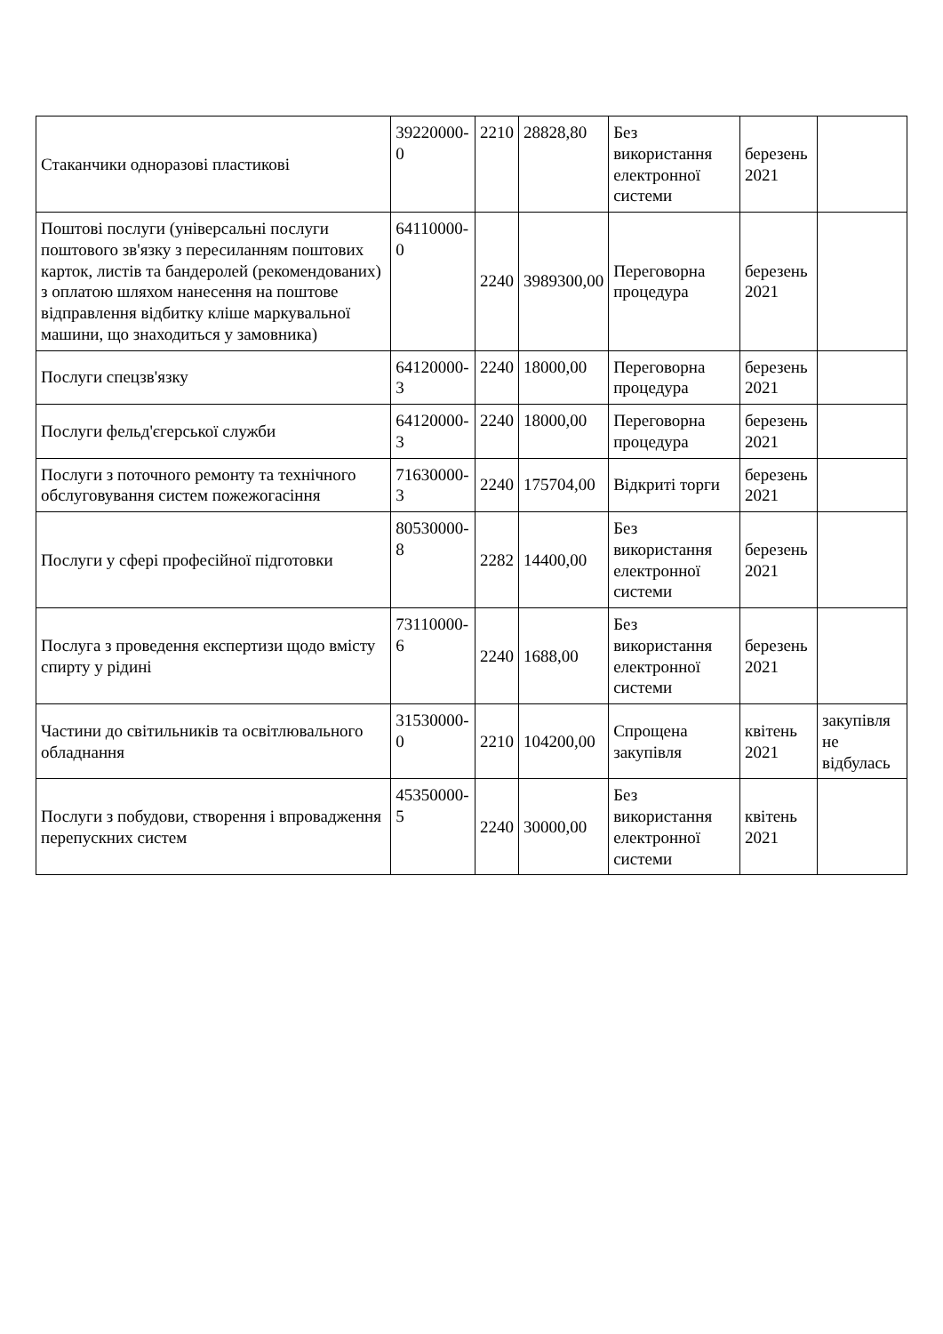| Стаканчики одноразові пластикові | 39220000-0 | 2210 | 28828,80 | Без використання електронної системи | березень 2021 | |
| Поштові послуги (універсальні послуги поштового зв'язку з пересиланням поштових карток, листів та бандеролей (рекомендованих) з оплатою шляхом нанесення на поштове відправлення відбитку кліше маркувальної машини, що знаходиться у замовника) | 64110000-0 | 2240 | 3989300,00 | Переговорна процедура | березень 2021 | |
| Послуги спецзв'язку | 64120000-3 | 2240 | 18000,00 | Переговорна процедура | березень 2021 | |
| Послуги фельд'єгерської служби | 64120000-3 | 2240 | 18000,00 | Переговорна процедура | березень 2021 | |
| Послуги з поточного ремонту та технічного обслуговування систем пожежогасіння | 71630000-3 | 2240 | 175704,00 | Відкриті торги | березень 2021 | |
| Послуги у сфері професійної підготовки | 80530000-8 | 2282 | 14400,00 | Без використання електронної системи | березень 2021 | |
| Послуга з проведення експертизи щодо вмісту спирту у рідині | 73110000-6 | 2240 | 1688,00 | Без використання електронної системи | березень 2021 | |
| Частини до світильників та освітлювального обладнання | 31530000-0 | 2210 | 104200,00 | Спрощена закупівля | квітень 2021 | закупівля не відбулась |
| Послуги з побудови, створення і впровадження перепускних систем | 45350000-5 | 2240 | 30000,00 | Без використання електронної системи | квітень 2021 | |